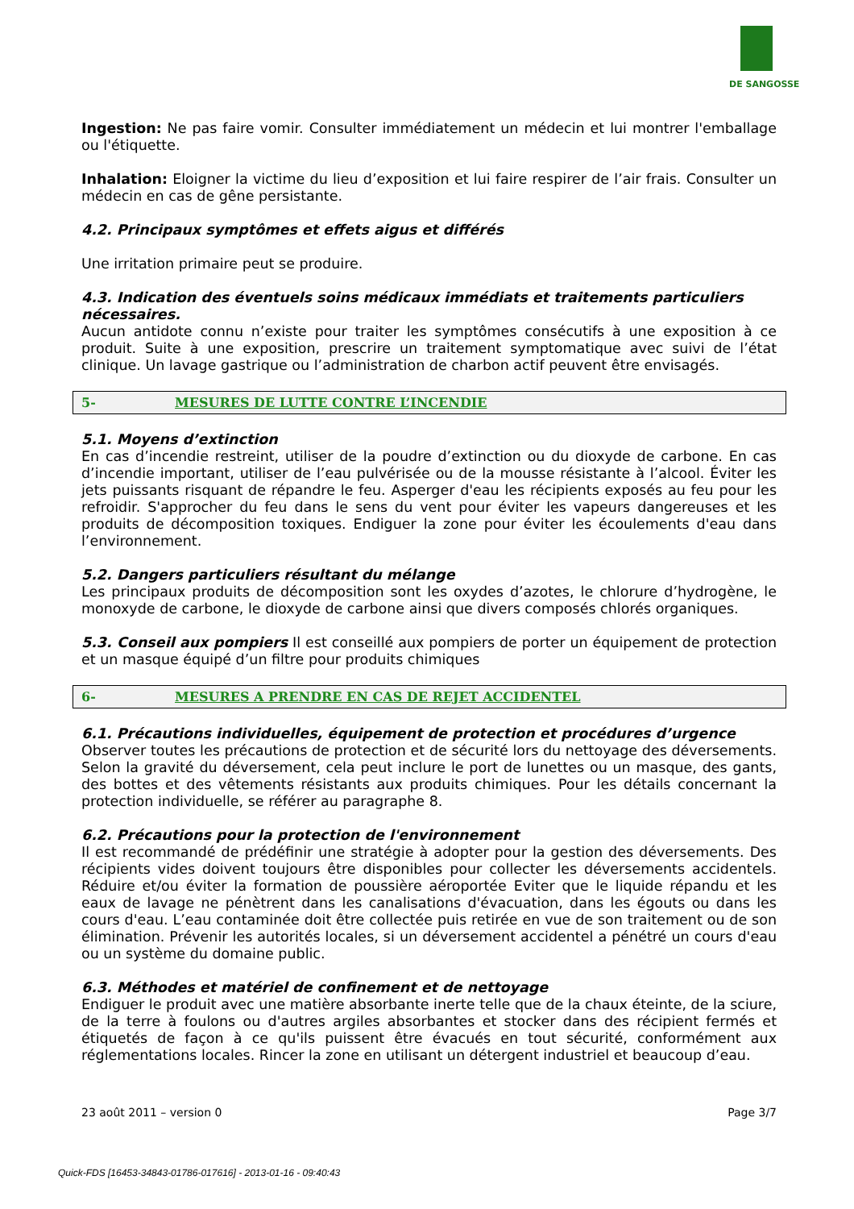DE SANGOSSE
Ingestion: Ne pas faire vomir. Consulter immédiatement un médecin et lui montrer l'emballage ou l'étiquette.
Inhalation: Eloigner la victime du lieu d’exposition et lui faire respirer de l’air frais. Consulter un médecin en cas de gêne persistante.
4.2. Principaux symptômes et effets aigus et différés
Une irritation primaire peut se produire.
4.3. Indication des éventuels soins médicaux immédiats et traitements particuliers nécessaires.
Aucun antidote connu n’existe pour traiter les symptômes consécutifs à une exposition à ce produit. Suite à une exposition, prescrire un traitement symptomatique avec suivi de l’état clinique. Un lavage gastrique ou l’administration de charbon actif peuvent être envisagés.
5- MESURES DE LUTTE CONTRE L’INCENDIE
5.1. Moyens d’extinction
En cas d’incendie restreint, utiliser de la poudre d’extinction ou du dioxyde de carbone. En cas d’incendie important, utiliser de l’eau pulvérisée ou de la mousse résistante à l’alcool. Éviter les jets puissants risquant de répandre le feu. Asperger d'eau les récipients exposés au feu pour les refroidir. S'approcher du feu dans le sens du vent pour éviter les vapeurs dangereuses et les produits de décomposition toxiques. Endiguer la zone pour éviter les écoulements d'eau dans l’environnement.
5.2. Dangers particuliers résultant du mélange
Les principaux produits de décomposition sont les oxydes d’azotes, le chlorure d’hydrogène, le monoxyde de carbone, le dioxyde de carbone ainsi que divers composés chlorés organiques.
5.3. Conseil aux pompiers Il est conseillé aux pompiers de porter un équipement de protection et un masque équipé d’un filtre pour produits chimiques
6- MESURES A PRENDRE EN CAS DE REJET ACCIDENTEL
6.1. Précautions individuelles, équipement de protection et procédures d’urgence
Observer toutes les précautions de protection et de sécurité lors du nettoyage des déversements. Selon la gravité du déversement, cela peut inclure le port de lunettes ou un masque, des gants, des bottes et des vêtements résistants aux produits chimiques. Pour les détails concernant la protection individuelle, se référer au paragraphe 8.
6.2. Précautions pour la protection de l'environnement
Il est recommandé de prédéfinir une stratégie à adopter pour la gestion des déversements. Des récipients vides doivent toujours être disponibles pour collecter les déversements accidentels. Réduire et/ou éviter la formation de poussière aéroportée Eviter que le liquide répandu et les eaux de lavage ne pénètrent dans les canalisations d'évacuation, dans les égouts ou dans les cours d'eau. L’eau contaminée doit être collectée puis retirée en vue de son traitement ou de son élimination. Prévenir les autorités locales, si un déversement accidentel a pénétré un cours d'eau ou un système du domaine public.
6.3. Méthodes et matériel de confinement et de nettoyage
Endiguer le produit avec une matière absorbante inerte telle que de la chaux éteinte, de la sciure, de la terre à foulons ou d'autres argiles absorbantes et stocker dans des récipient fermés et étiquetés de façon à ce qu'ils puissent être évacués en tout sécurité, conformément aux réglementations locales. Rincer la zone en utilisant un détergent industriel et beaucoup d’eau.
23 août 2011 – version 0 Page 3/7
Quick-FDS [16453-34843-01786-017616] - 2013-01-16 - 09:40:43